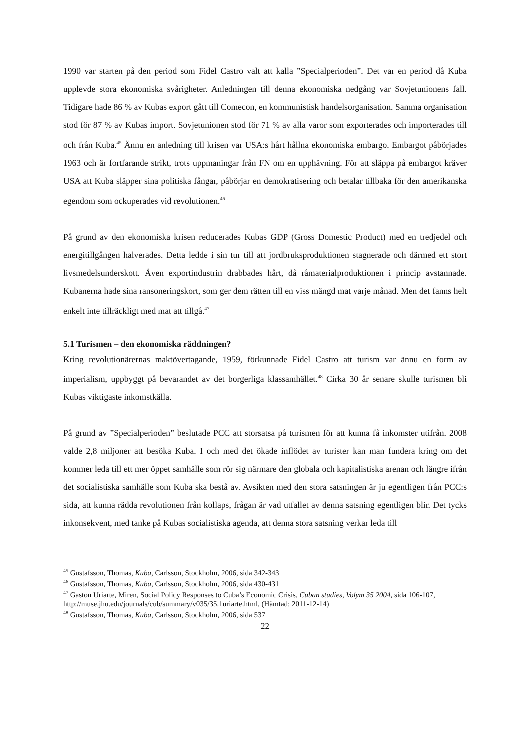1990 var starten på den period som Fidel Castro valt att kalla ”Specialperioden”. Det var en period då Kuba upplevde stora ekonomiska svårigheter. Anledningen till denna ekonomiska nedgång var Sovjetunionens fall. Tidigare hade 86 % av Kubas export gått till Comecon, en kommunistisk handelsorganisation. Samma organisation stod för 87 % av Kubas import. Sovjetunionen stod för 71 % av alla varor som exporterades och importerades till och från Kuba.<sup>45</sup> Ännu en anledning till krisen var USA:s hårt hållna ekonomiska embargo. Embargot påbörjades 1963 och är fortfarande strikt, trots uppmaningar från FN om en upphävning. För att släppa på embargot kräver USA att Kuba släpper sina politiska fångar, påbörjar en demokratisering och betalar tillbaka för den amerikanska egendom som ockuperades vid revolutionen.<sup>46</sup>
På grund av den ekonomiska krisen reducerades Kubas GDP (Gross Domestic Product) med en tredjedel och energitillgången halverades. Detta ledde i sin tur till att jordbruksproduktionen stagnerade och därmed ett stort livsmedelsunderskott. Även exportindustrin drabbades hårt, då råmaterialproduktionen i princip avstannade. Kubanerna hade sina ransoneringskort, som ger dem rätten till en viss mängd mat varje månad. Men det fanns helt enkelt inte tillräckligt med mat att tillgå.<sup>47</sup>
5.1 Turismen – den ekonomiska räddningen?
Kring revolutionärernas maktövertagande, 1959, förkunnade Fidel Castro att turism var ännu en form av imperialism, uppbyggt på bevarandet av det borgerliga klassamhället.<sup>48</sup> Cirka 30 år senare skulle turismen bli Kubas viktigaste inkomstkälla.
På grund av ”Specialperioden” beslutade PCC att storsatsa på turismen för att kunna få inkomster utifrån. 2008 valde 2,8 miljoner att besöka Kuba. I och med det ökade inflödet av turister kan man fundera kring om det kommer leda till ett mer öppet samhälle som rör sig närmare den globala och kapitalistiska arenan och längre ifrån det socialistiska samhälle som Kuba ska bestå av. Avsikten med den stora satsningen är ju egentligen från PCC:s sida, att kunna rädda revolutionen från kollaps, frågan är vad utfallet av denna satsning egentligen blir. Det tycks inkonsekvent, med tanke på Kubas socialistiska agenda, att denna stora satsning verkar leda till
<sup>45</sup> Gustafsson, Thomas, Kuba, Carlsson, Stockholm, 2006, sida 342-343
<sup>46</sup> Gustafsson, Thomas, Kuba, Carlsson, Stockholm, 2006, sida 430-431
<sup>47</sup> Gaston Uriarte, Miren, Social Policy Responses to Cuba’s Economic Crisis, Cuban studies, Volym 35 2004, sida 106-107, http://muse.jhu.edu/journals/cub/summary/v035/35.1uriarte.html, (Hämtad: 2011-12-14)
<sup>48</sup> Gustafsson, Thomas, Kuba, Carlsson, Stockholm, 2006, sida 537
22